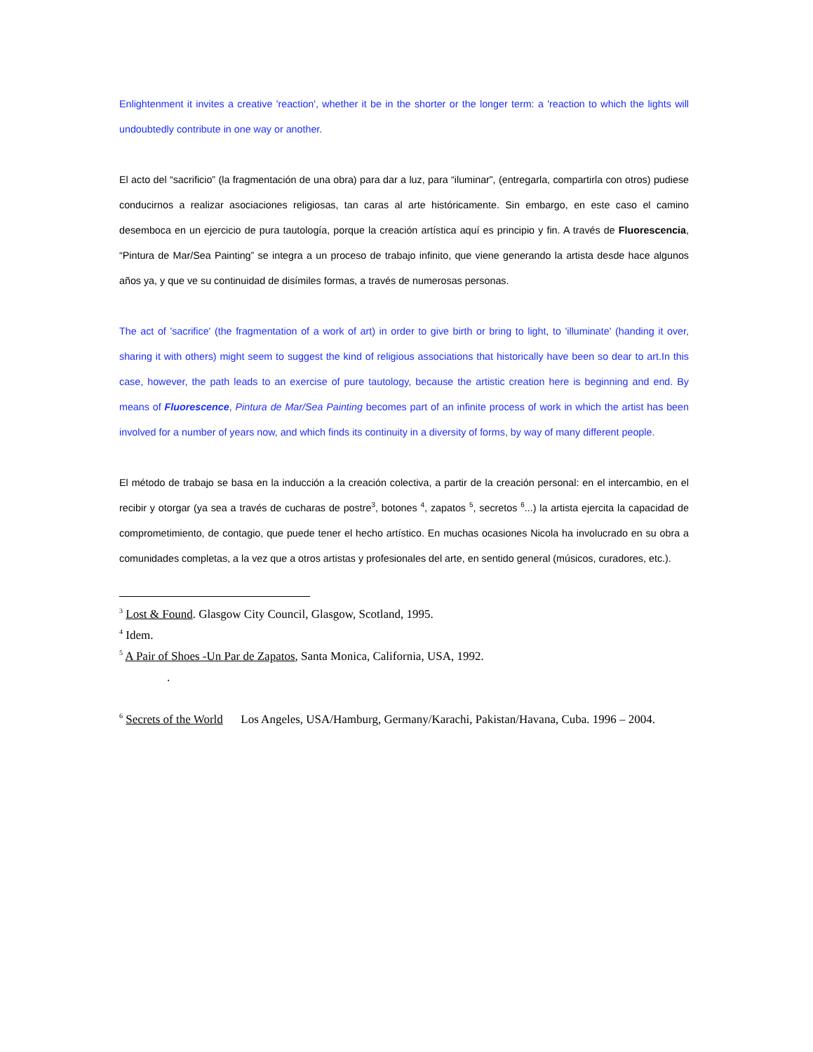Enlightenment it invites a creative 'reaction', whether it be in the shorter or the longer term: a 'reaction to which the lights will undoubtedly contribute in one way or another.
El acto del “sacrificio” (la fragmentación de una obra) para dar a luz, para “iluminar”, (entregarla, compartirla con otros) pudiese conducirnos a realizar asociaciones religiosas, tan caras al arte históricamente. Sin embargo, en este caso el camino desemboca en un ejercicio de pura tautología, porque la creación artística aquí es principio y fin. A través de Fluorescencia, “Pintura de Mar/Sea Painting” se integra a un proceso de trabajo infinito, que viene generando la artista desde hace algunos años ya, y que ve su continuidad de disímiles formas, a través de numerosas personas.
The act of 'sacrifice' (the fragmentation of a work of art) in order to give birth or bring to light, to 'illuminate' (handing it over, sharing it with others) might seem to suggest the kind of religious associations that historically have been so dear to art.In this case, however, the path leads to an exercise of pure tautology, because the artistic creation here is beginning and end. By means of Fluorescence, Pintura de Mar/Sea Painting becomes part of an infinite process of work in which the artist has been involved for a number of years now, and which finds its continuity in a diversity of forms, by way of many different people.
El método de trabajo se basa en la inducción a la creación colectiva, a partir de la creación personal: en el intercambio, en el recibir y otorgar (ya sea a través de cucharas de postre<sup>3</sup>, botones <sup>4</sup>, zapatos <sup>5</sup>, secretos <sup>6</sup>...) la artista ejercita la capacidad de comprometimiento, de contagio, que puede tener el hecho artístico. En muchas ocasiones Nicola ha involucrado en su obra a comunidades completas, a la vez que a otros artistas y profesionales del arte, en sentido general (músicos, curadores, etc.).
<sup>3</sup> Lost & Found. Glasgow City Council, Glasgow, Scotland, 1995.
<sup>4</sup> Idem.
<sup>5</sup> A Pair of Shoes -Un Par de Zapatos, Santa Monica, California, USA, 1992.
.
<sup>6</sup> Secrets of the World Los Angeles, USA/Hamburg, Germany/Karachi, Pakistan/Havana, Cuba. 1996 – 2004.